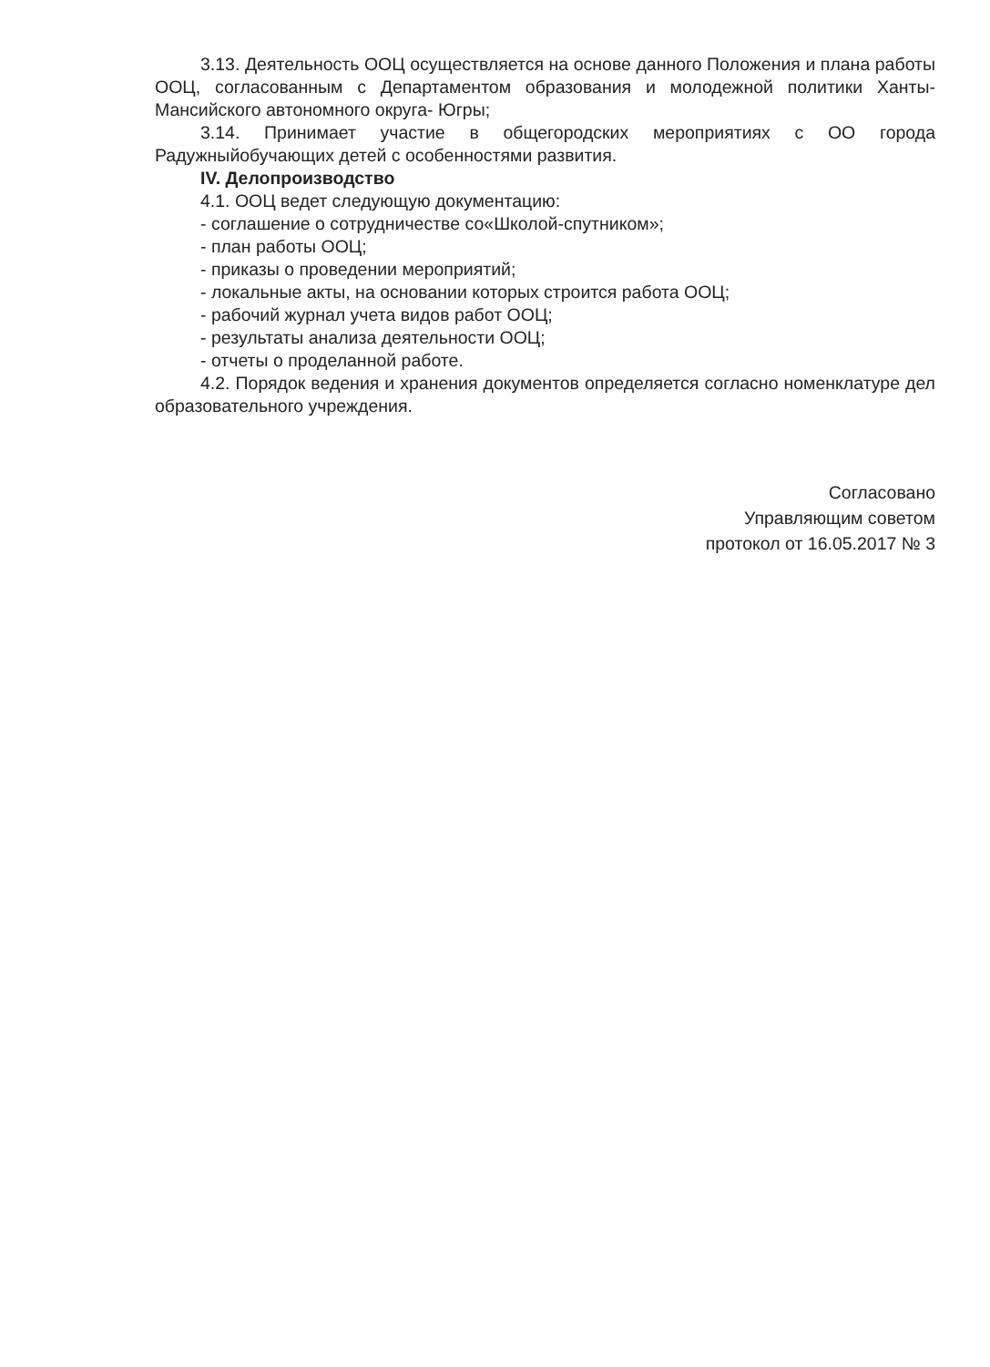3.13. Деятельность ООЦ осуществляется на основе данного Положения и плана работы ООЦ, согласованным с Департаментом образования и молодежной политики Ханты-Мансийского автономного округа- Югры;
3.14. Принимает участие в общегородских мероприятиях с ОО города Радужныйобучающих детей с особенностями развития.
IV. Делопроизводство
4.1. ООЦ ведет следующую документацию:
- соглашение о сотрудничестве со«Школой-спутником»;
- план работы ООЦ;
- приказы о проведении мероприятий;
- локальные акты, на основании которых строится работа ООЦ;
- рабочий журнал учета видов работ ООЦ;
- результаты анализа деятельности ООЦ;
- отчеты о проделанной работе.
4.2. Порядок ведения и хранения документов определяется согласно номенклатуре дел образовательного учреждения.
Согласовано
Управляющим советом
протокол от 16.05.2017 № 3